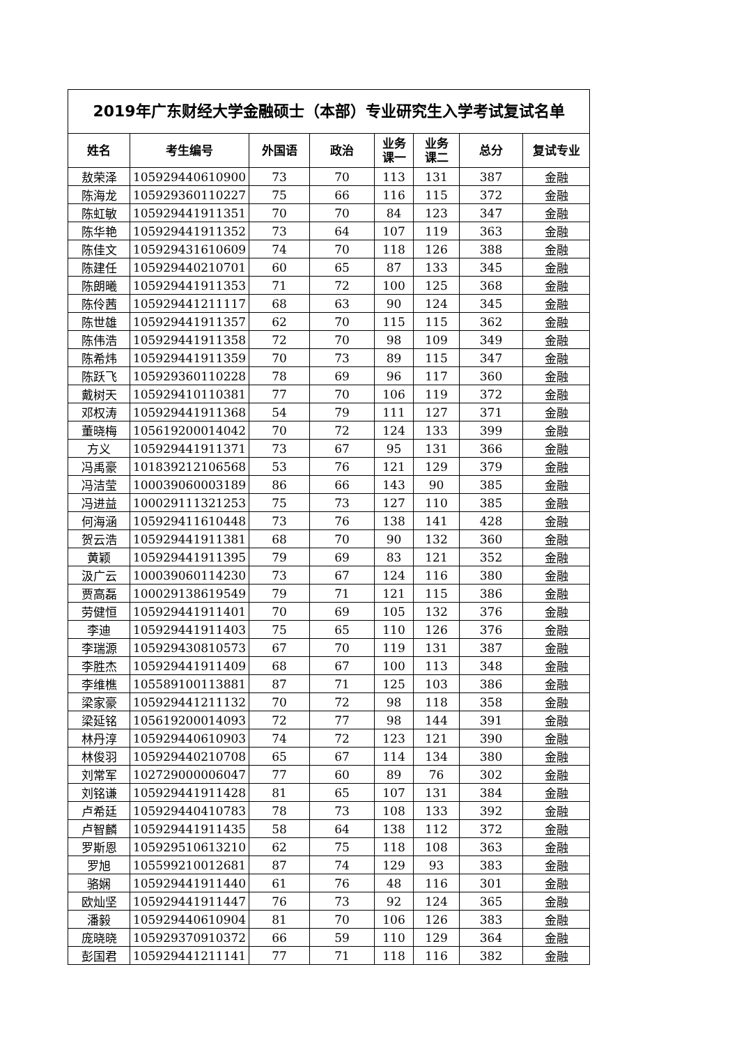| 2019年广东财经大学金融硕士（本部）专业研究生入学考试复试名单 | | | | | | | |
| 姓名 | 考生编号 | 外国语 | 政治 | 业务 课一 | 业务 课二 | 总分 | 复试专业 |
| 敖荣泽 | 105929440610900 | 73 | 70 | 113 | 131 | 387 | 金融 |
| 陈海龙 | 105929360110227 | 75 | 66 | 116 | 115 | 372 | 金融 |
| 陈虹敏 | 105929441911351 | 70 | 70 | 84 | 123 | 347 | 金融 |
| 陈华艳 | 105929441911352 | 73 | 64 | 107 | 119 | 363 | 金融 |
| 陈佳文 | 105929431610609 | 74 | 70 | 118 | 126 | 388 | 金融 |
| 陈建任 | 105929440210701 | 60 | 65 | 87 | 133 | 345 | 金融 |
| 陈朗曦 | 105929441911353 | 71 | 72 | 100 | 125 | 368 | 金融 |
| 陈伶茜 | 105929441211117 | 68 | 63 | 90 | 124 | 345 | 金融 |
| 陈世雄 | 105929441911357 | 62 | 70 | 115 | 115 | 362 | 金融 |
| 陈伟浩 | 105929441911358 | 72 | 70 | 98 | 109 | 349 | 金融 |
| 陈希炜 | 105929441911359 | 70 | 73 | 89 | 115 | 347 | 金融 |
| 陈跃飞 | 105929360110228 | 78 | 69 | 96 | 117 | 360 | 金融 |
| 戴树天 | 105929410110381 | 77 | 70 | 106 | 119 | 372 | 金融 |
| 邓权涛 | 105929441911368 | 54 | 79 | 111 | 127 | 371 | 金融 |
| 董晓梅 | 105619200014042 | 70 | 72 | 124 | 133 | 399 | 金融 |
| 方义 | 105929441911371 | 73 | 67 | 95 | 131 | 366 | 金融 |
| 冯禹豪 | 101839212106568 | 53 | 76 | 121 | 129 | 379 | 金融 |
| 冯洁莹 | 100039060003189 | 86 | 66 | 143 | 90 | 385 | 金融 |
| 冯进益 | 100029111321253 | 75 | 73 | 127 | 110 | 385 | 金融 |
| 何海涵 | 105929411610448 | 73 | 76 | 138 | 141 | 428 | 金融 |
| 贺云浩 | 105929441911381 | 68 | 70 | 90 | 132 | 360 | 金融 |
| 黄颖 | 105929441911395 | 79 | 69 | 83 | 121 | 352 | 金融 |
| 汲广云 | 100039060114230 | 73 | 67 | 124 | 116 | 380 | 金融 |
| 贾高磊 | 100029138619549 | 79 | 71 | 121 | 115 | 386 | 金融 |
| 劳健恒 | 105929441911401 | 70 | 69 | 105 | 132 | 376 | 金融 |
| 李迪 | 105929441911403 | 75 | 65 | 110 | 126 | 376 | 金融 |
| 李瑞源 | 105929430810573 | 67 | 70 | 119 | 131 | 387 | 金融 |
| 李胜杰 | 105929441911409 | 68 | 67 | 100 | 113 | 348 | 金融 |
| 李维樵 | 105589100113881 | 87 | 71 | 125 | 103 | 386 | 金融 |
| 梁家豪 | 105929441211132 | 70 | 72 | 98 | 118 | 358 | 金融 |
| 梁延铭 | 105619200014093 | 72 | 77 | 98 | 144 | 391 | 金融 |
| 林丹淳 | 105929440610903 | 74 | 72 | 123 | 121 | 390 | 金融 |
| 林俊羽 | 105929440210708 | 65 | 67 | 114 | 134 | 380 | 金融 |
| 刘常军 | 102729000006047 | 77 | 60 | 89 | 76 | 302 | 金融 |
| 刘铭谦 | 105929441911428 | 81 | 65 | 107 | 131 | 384 | 金融 |
| 卢希廷 | 105929440410783 | 78 | 73 | 108 | 133 | 392 | 金融 |
| 卢智麟 | 105929441911435 | 58 | 64 | 138 | 112 | 372 | 金融 |
| 罗斯恩 | 105929510613210 | 62 | 75 | 118 | 108 | 363 | 金融 |
| 罗旭 | 105599210012681 | 87 | 74 | 129 | 93 | 383 | 金融 |
| 骆娴 | 105929441911440 | 61 | 76 | 48 | 116 | 301 | 金融 |
| 欧灿坚 | 105929441911447 | 76 | 73 | 92 | 124 | 365 | 金融 |
| 潘毅 | 105929440610904 | 81 | 70 | 106 | 126 | 383 | 金融 |
| 庞晓晓 | 105929370910372 | 66 | 59 | 110 | 129 | 364 | 金融 |
| 彭国君 | 105929441211141 | 77 | 71 | 118 | 116 | 382 | 金融 |